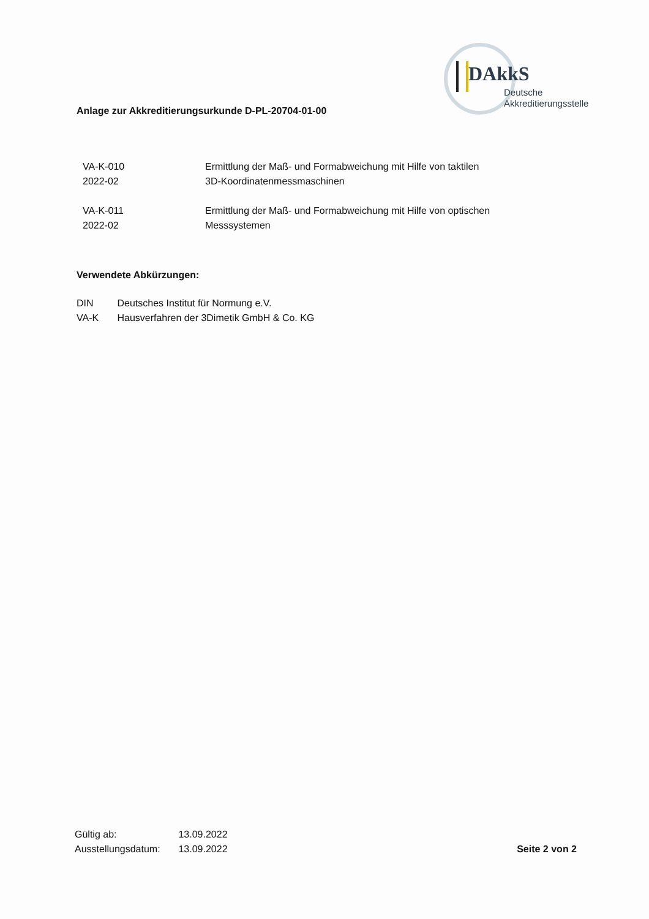Anlage zur Akkreditierungsurkunde D-PL-20704-01-00
DAkkS
Deutsche
Akkreditierungsstelle
VA-K-010
2022-02
Ermittlung der Maß- und Formabweichung mit Hilfe von taktilen
3D-Koordinatenmessmaschinen
VA-K-011
2022-02
Ermittlung der Maß- und Formabweichung mit Hilfe von optischen
Messsystemen
Verwendete Abkürzungen:
DIN Deutsches Institut für Normung e.V.
VA-K Hausverfahren der 3Dimetik GmbH & Co. KG
Gültig ab: 13.09.2022
Ausstellungsdatum: 13.09.2022
Seite 2 von 2